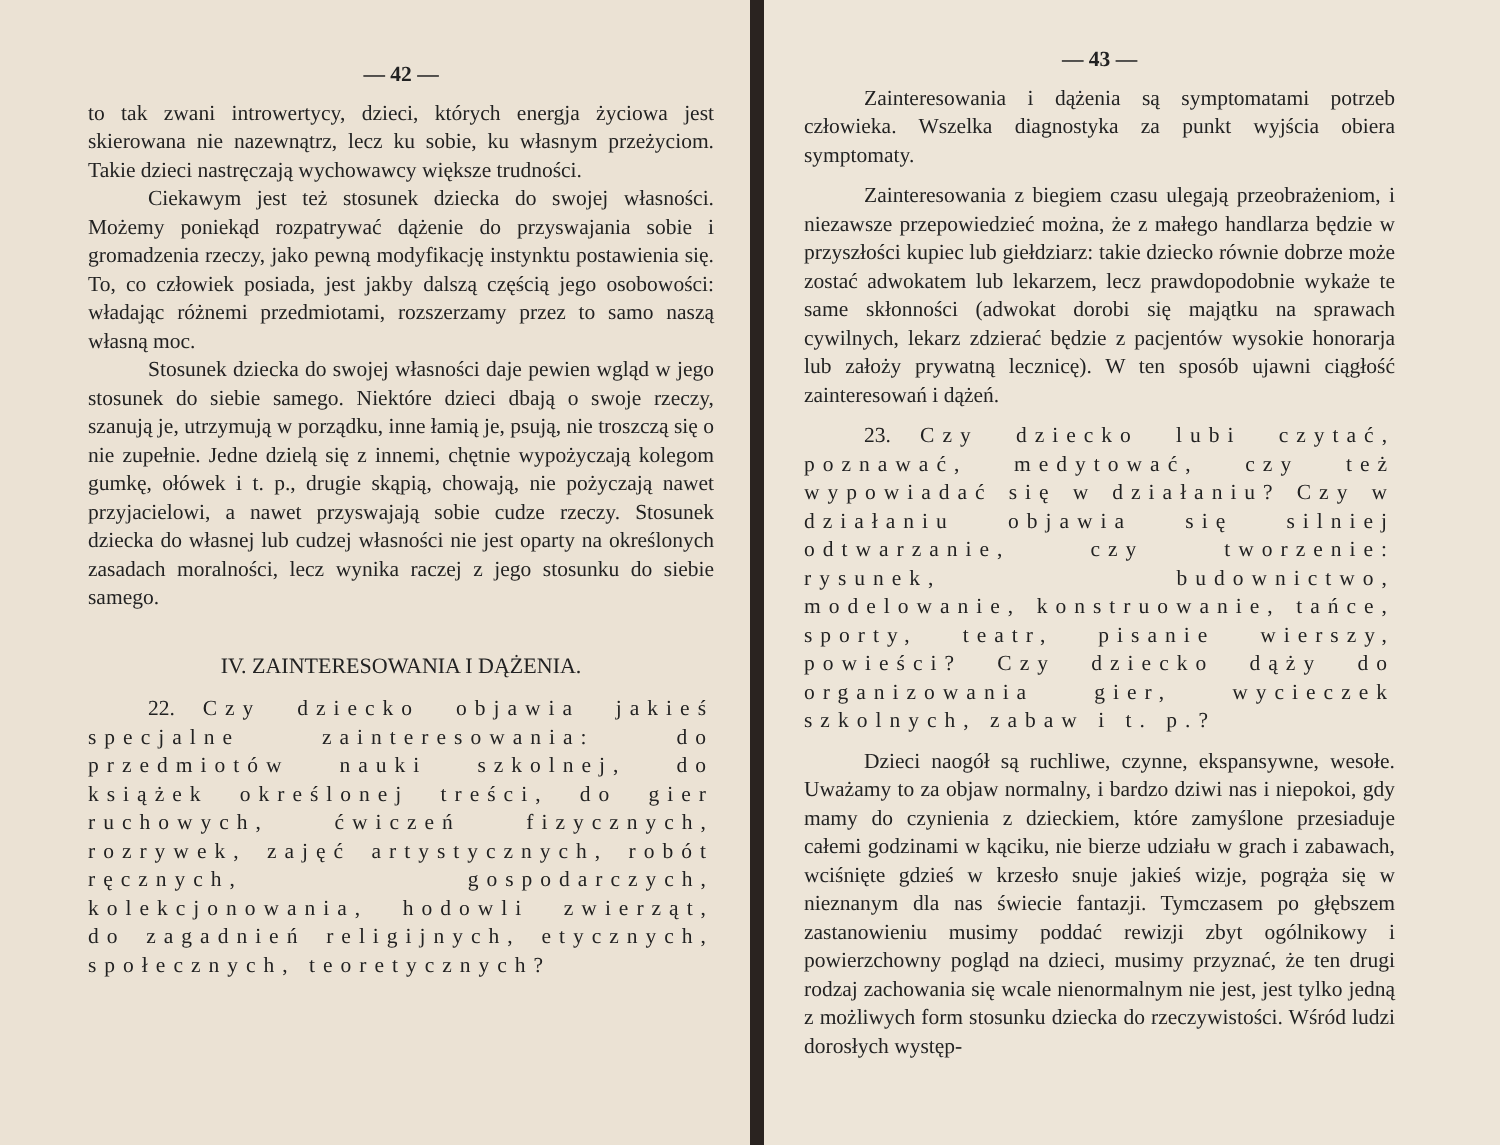— 42 —
to tak zwani introwertycy, dzieci, których energja życiowa jest skierowana nie nazewnątrz, lecz ku sobie, ku własnym przeżyciom. Takie dzieci nastręczają wychowawcy większe trudności.
Ciekawym jest też stosunek dziecka do swojej własności. Możemy poniekąd rozpatrywać dążenie do przyswajania sobie i gromadzenia rzeczy, jako pewną modyfikację instynktu postawienia się. To, co człowiek posiada, jest jakby dalszą częścią jego osobowości: władając różnemi przedmiotami, rozszerzamy przez to samo naszą własną moc.
Stosunek dziecka do swojej własności daje pewien wgląd w jego stosunek do siebie samego. Niektóre dzieci dbają o swoje rzeczy, szanują je, utrzymują w porządku, inne łamią je, psują, nie troszczą się o nie zupełnie. Jedne dzielą się z innemi, chętnie wypożyczają kolegom gumkę, ołówek i t. p., drugie skąpią, chowają, nie pożyczają nawet przyjacielowi, a nawet przyswajają sobie cudze rzeczy. Stosunek dziecka do własnej lub cudzej własności nie jest oparty na określonych zasadach moralności, lecz wynika raczej z jego stosunku do siebie samego.
IV. ZAINTERESOWANIA I DĄŻENIA.
22. Czy dziecko objawia jakieś specjalne zainteresowania: do przedmiotów nauki szkolnej, do książek określonej treści, do gier ruchowych, ćwiczeń fizycznych, rozrywek, zajęć artystycznych, robót ręcznych, gospodarczych, kolekcjonowania, hodowli zwierząt, do zagadnień religijnych, etycznych, społecznych, teoretycznych?
— 43 —
Zainteresowania i dążenia są symptomatami potrzeb człowieka. Wszelka diagnostyka za punkt wyjścia obiera symptomaty.
Zainteresowania z biegiem czasu ulegają przeobrażeniom, i niezawsze przepowiedzieć można, że z małego handlarza będzie w przyszłości kupiec lub giełdziarz: takie dziecko równie dobrze może zostać adwokatem lub lekarzem, lecz prawdopodobnie wykaże te same skłonności (adwokat dorobi się majątku na sprawach cywilnych, lekarz zdzierać będzie z pacjentów wysokie honorarja lub założy prywatną lecznicę). W ten sposób ujawni ciągłość zainteresowań i dążeń.
23. Czy dziecko lubi czytać, poznawać, medytować, czy też wypowiadać się w działaniu? Czy w działaniu objawia się silniej odtwarzanie, czy tworzenie: rysunek, budownictwo, modelowanie, konstruowanie, tańce, sporty, teatr, pisanie wierszy, powieści? Czy dziecko dąży do organizowania gier, wycieczek szkolnych, zabaw i t. p.?
Dzieci naogół są ruchliwe, czynne, ekspansywne, wesołe. Uważamy to za objaw normalny, i bardzo dziwi nas i niepokoi, gdy mamy do czynienia z dzieckiem, które zamyślone przesiaduje całemi godzinami w kąciku, nie bierze udziału w grach i zabawach, wciśnięte gdzieś w krzesło snuje jakieś wizje, pogrąża się w nieznanym dla nas świecie fantazji. Tymczasem po głębszem zastanowieniu musimy poddać rewizji zbyt ogólnikowy i powierzchowny pogląd na dzieci, musimy przyznać, że ten drugi rodzaj zachowania się wcale nienormalnym nie jest, jest tylko jedną z możliwych form stosunku dziecka do rzeczywistości. Wśród ludzi dorosłych występ-